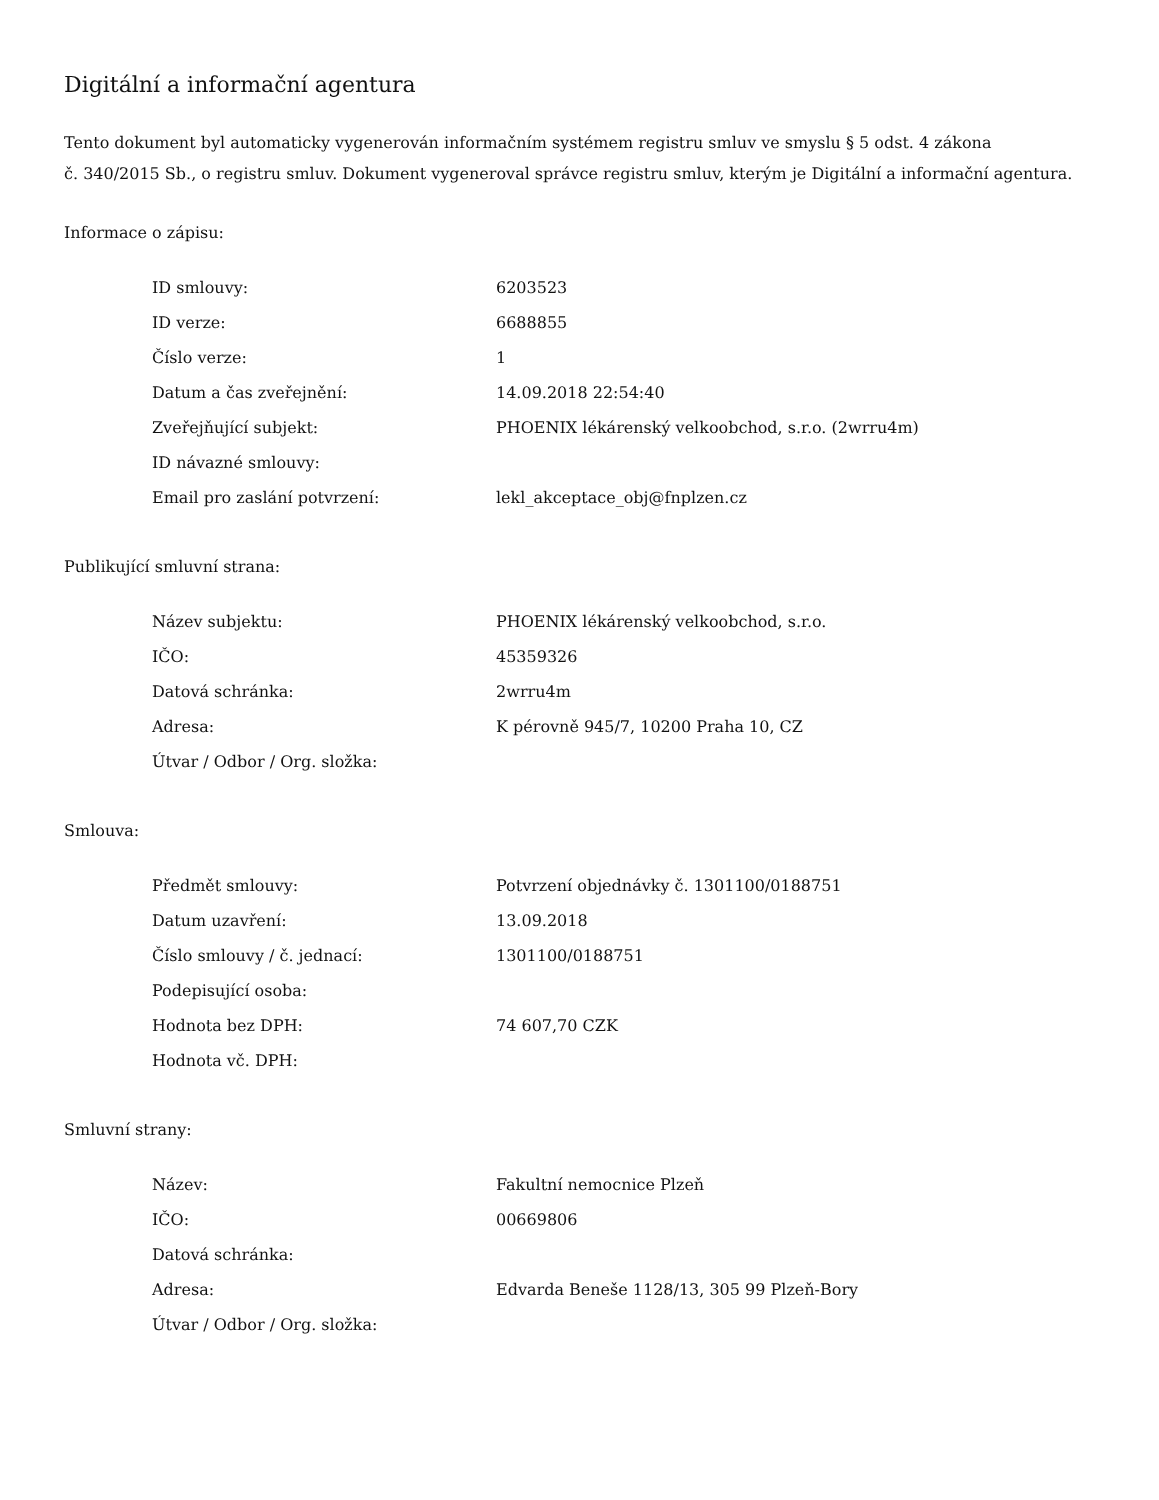Digitální a informační agentura
Tento dokument byl automaticky vygenerován informačním systémem registru smluv ve smyslu § 5 odst. 4 zákona
č. 340/2015 Sb., o registru smluv. Dokument vygeneroval správce registru smluv, kterým je Digitální a informační agentura.
Informace o zápisu:
| ID smlouvy: | 6203523 |
| ID verze: | 6688855 |
| Číslo verze: | 1 |
| Datum a čas zveřejnění: | 14.09.2018 22:54:40 |
| Zveřejňující subjekt: | PHOENIX lékárenský velkoobchod, s.r.o. (2wrru4m) |
| ID návazné smlouvy: | |
| Email pro zaslání potvrzení: | lekl_akceptace_obj@fnplzen.cz |
Publikující smluvní strana:
| Název subjektu: | PHOENIX lékárenský velkoobchod, s.r.o. |
| IČO: | 45359326 |
| Datová schránka: | 2wrru4m |
| Adresa: | K pérovně 945/7, 10200 Praha 10, CZ |
| Útvar / Odbor / Org. složka: | |
Smlouva:
| Předmět smlouvy: | Potvrzení objednávky č. 1301100/0188751 |
| Datum uzavření: | 13.09.2018 |
| Číslo smlouvy / č. jednací: | 1301100/0188751 |
| Podepisující osoba: | |
| Hodnota bez DPH: | 74 607,70 CZK |
| Hodnota vč. DPH: | |
Smluvní strany:
| Název: | Fakultní nemocnice Plzeň |
| IČO: | 00669806 |
| Datová schránka: | |
| Adresa: | Edvarda Beneše 1128/13, 305 99 Plzeň-Bory |
| Útvar / Odbor / Org. složka: | |